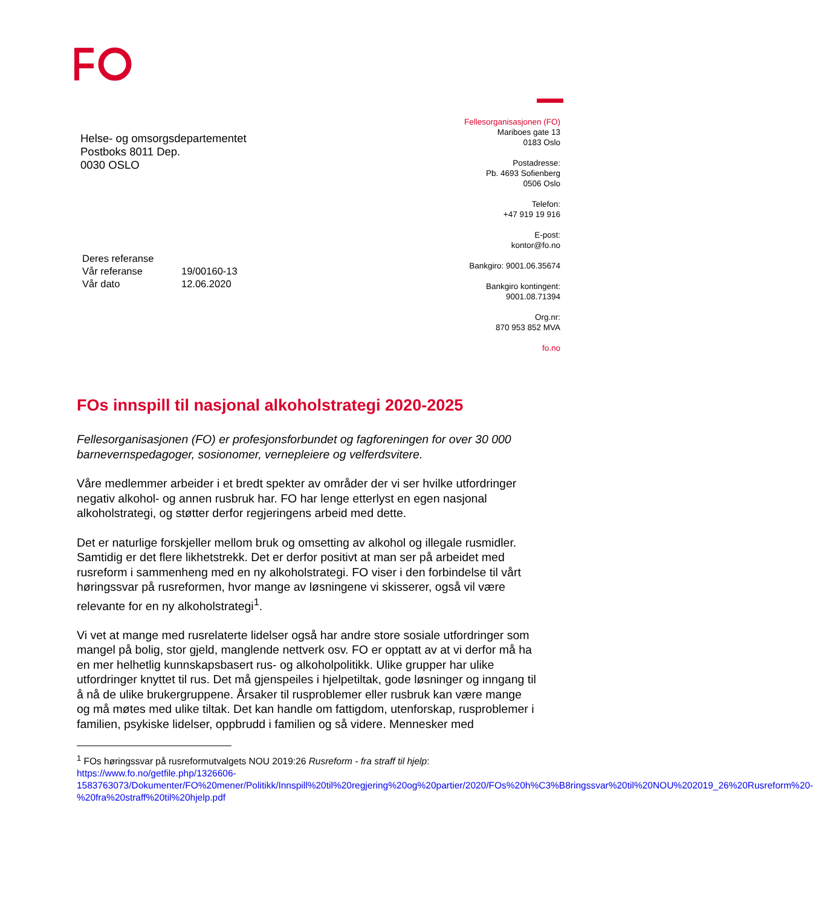Fellesorganisasjonen (FO)
Mariboes gate 13
0183 Oslo
Postadresse:
Pb. 4693 Sofienberg
0506 Oslo
Telefon:
+47 919 19 916
E-post:
kontor@fo.no
Bankgiro: 9001.06.35674
Bankgiro kontingent:
9001.08.71394
Org.nr:
870 953 852 MVA
fo.no
Helse- og omsorgsdepartementet
Postboks 8011 Dep.
0030 OSLO
| Deres referanse | |
| Vår referanse | 19/00160-13 |
| Vår dato | 12.06.2020 |
FOs innspill til nasjonal alkoholstrategi 2020-2025
Fellesorganisasjonen (FO) er profesjonsforbundet og fagforeningen for over 30 000 barnevernspedagoger, sosionomer, vernepleiere og velferdsvitere.
Våre medlemmer arbeider i et bredt spekter av områder der vi ser hvilke utfordringer negativ alkohol- og annen rusbruk har. FO har lenge etterlyst en egen nasjonal alkoholstrategi, og støtter derfor regjeringens arbeid med dette.
Det er naturlige forskjeller mellom bruk og omsetting av alkohol og illegale rusmidler. Samtidig er det flere likhetstrekk. Det er derfor positivt at man ser på arbeidet med rusreform i sammenheng med en ny alkoholstrategi. FO viser i den forbindelse til vårt høringssvar på rusreformen, hvor mange av løsningene vi skisserer, også vil være relevante for en ny alkoholstrategi<sup>1</sup>.
Vi vet at mange med rusrelaterte lidelser også har andre store sosiale utfordringer som mangel på bolig, stor gjeld, manglende nettverk osv. FO er opptatt av at vi derfor må ha en mer helhetlig kunnskapsbasert rus- og alkoholpolitikk. Ulike grupper har ulike utfordringer knyttet til rus. Det må gjenspeiles i hjelpetiltak, gode løsninger og inngang til å nå de ulike brukergruppene. Årsaker til rusproblemer eller rusbruk kan være mange og må møtes med ulike tiltak. Det kan handle om fattigdom, utenforskap, rusproblemer i familien, psykiske lidelser, oppbrudd i familien og så videre. Mennesker med
<sup>1</sup> FOs høringssvar på rusreformutvalgets NOU 2019:26 Rusreform - fra straff til hjelp: https://www.fo.no/getfile.php/1326606-1583763073/Dokumenter/FO%20mener/Politikk/Innspill%20til%20regjering%20og%20partier/2020/FOs%20h%C3%B8ringssvar%20til%20NOU%202019_26%20Rusreform%20-%20fra%20straff%20til%20hjelp.pdf